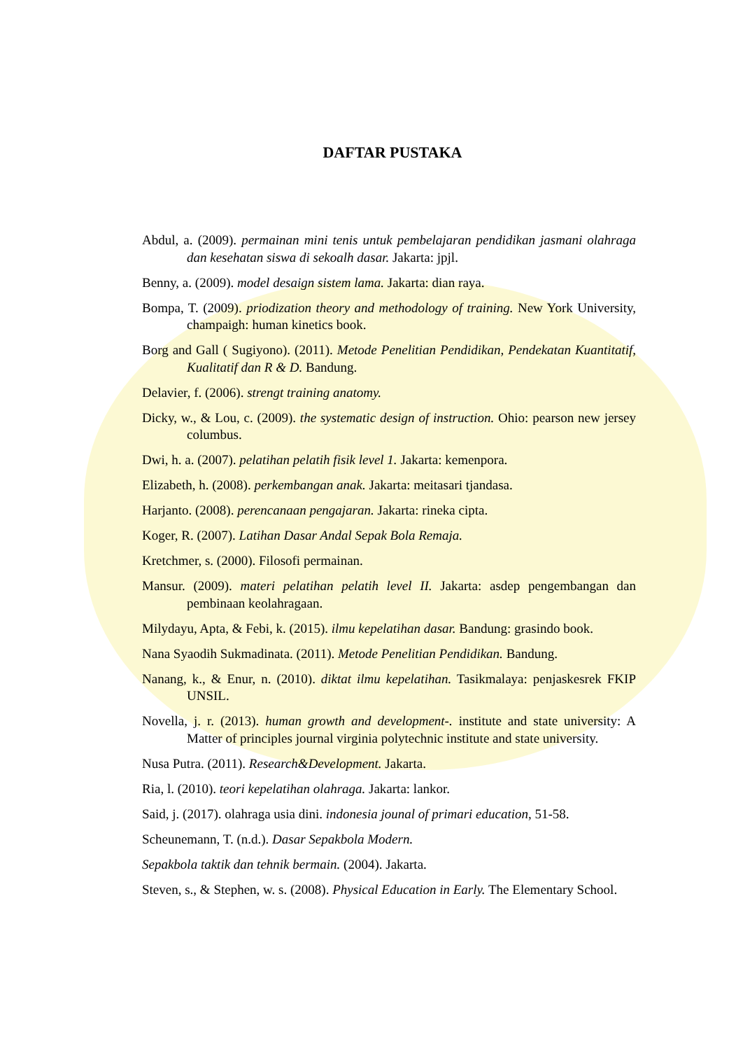DAFTAR PUSTAKA
Abdul, a. (2009). permainan mini tenis untuk pembelajaran pendidikan jasmani olahraga dan kesehatan siswa di sekoalh dasar. Jakarta: jpjl.
Benny, a. (2009). model desaign sistem lama. Jakarta: dian raya.
Bompa, T. (2009). priodization theory and methodology of training. New York University, champaigh: human kinetics book.
Borg and Gall ( Sugiyono). (2011). Metode Penelitian Pendidikan, Pendekatan Kuantitatif, Kualitatif dan R & D. Bandung.
Delavier, f. (2006). strengt training anatomy.
Dicky, w., & Lou, c. (2009). the systematic design of instruction. Ohio: pearson new jersey columbus.
Dwi, h. a. (2007). pelatihan pelatih fisik level 1. Jakarta: kemenpora.
Elizabeth, h. (2008). perkembangan anak. Jakarta: meitasari tjandasa.
Harjanto. (2008). perencanaan pengajaran. Jakarta: rineka cipta.
Koger, R. (2007). Latihan Dasar Andal Sepak Bola Remaja.
Kretchmer, s. (2000). Filosofi permainan.
Mansur. (2009). materi pelatihan pelatih level II. Jakarta: asdep pengembangan dan pembinaan keolahragaan.
Milydayu, Apta, & Febi, k. (2015). ilmu kepelatihan dasar. Bandung: grasindo book.
Nana Syaodih Sukmadinata. (2011). Metode Penelitian Pendidikan. Bandung.
Nanang, k., & Enur, n. (2010). diktat ilmu kepelatihan. Tasikmalaya: penjaskesrek FKIP UNSIL.
Novella, j. r. (2013). human growth and development-. institute and state university: A Matter of principles journal virginia polytechnic institute and state university.
Nusa Putra. (2011). Research&Development. Jakarta.
Ria, l. (2010). teori kepelatihan olahraga. Jakarta: lankor.
Said, j. (2017). olahraga usia dini. indonesia jounal of primari education, 51-58.
Scheunemann, T. (n.d.). Dasar Sepakbola Modern.
Sepakbola taktik dan tehnik bermain. (2004). Jakarta.
Steven, s., & Stephen, w. s. (2008). Physical Education in Early. The Elementary School.